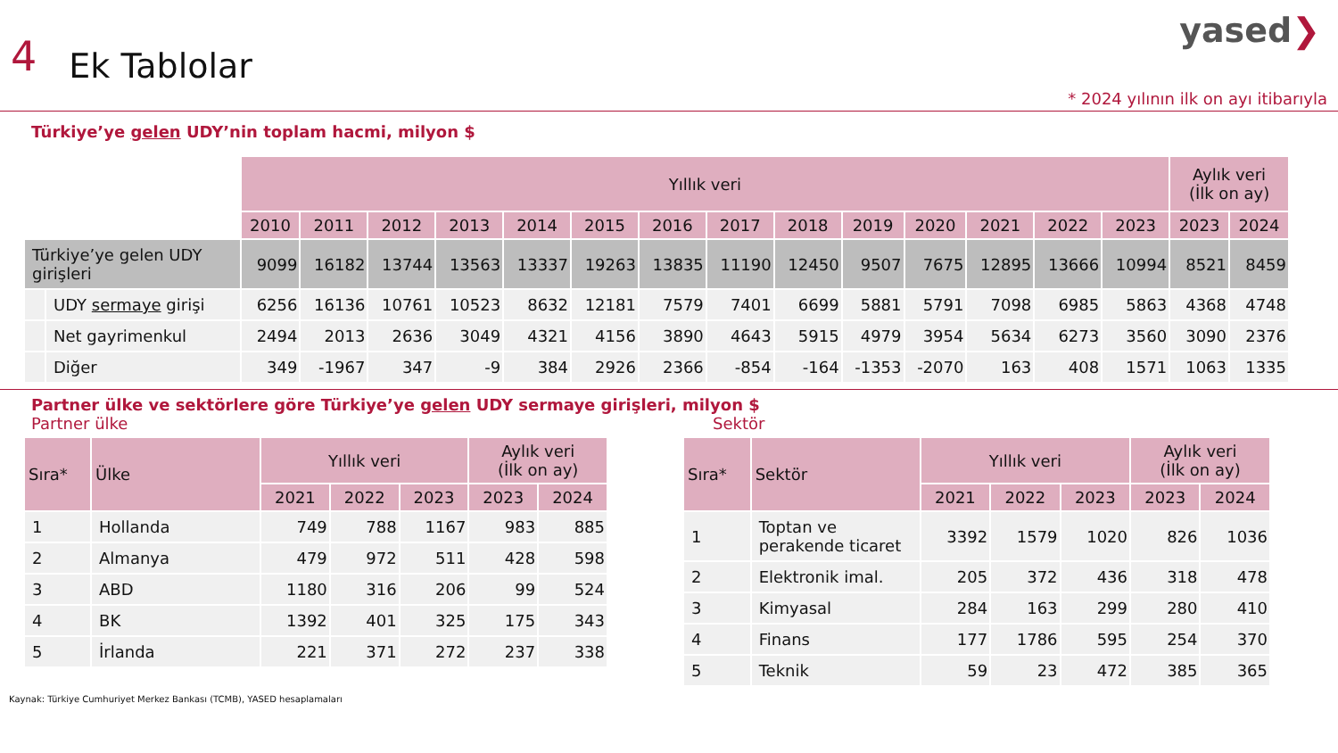4
Ek Tablolar
yased❯
* 2024 yılının ilk on ayı itibarıyla
Türkiye’ye gelen UDY’nin toplam hacmi, milyon $
| | | Yıllık veri | | | | | | | | | | | | | | Aylık veri (İlk on ay) | |
| --- | --- | --- | --- | --- | --- | --- | --- | --- | --- | --- | --- | --- | --- | --- | --- | --- | --- |
| | | 2010 | 2011 | 2012 | 2013 | 2014 | 2015 | 2016 | 2017 | 2018 | 2019 | 2020 | 2021 | 2022 | 2023 | 2023 | 2024 |
| Türkiye’ye gelen UDY girişleri | | 9099 | 16182 | 13744 | 13563 | 13337 | 19263 | 13835 | 11190 | 12450 | 9507 | 7675 | 12895 | 13666 | 10994 | 8521 | 8459 |
| | UDY sermaye girişi | 6256 | 16136 | 10761 | 10523 | 8632 | 12181 | 7579 | 7401 | 6699 | 5881 | 5791 | 7098 | 6985 | 5863 | 4368 | 4748 |
| | Net gayrimenkul | 2494 | 2013 | 2636 | 3049 | 4321 | 4156 | 3890 | 4643 | 5915 | 4979 | 3954 | 5634 | 6273 | 3560 | 3090 | 2376 |
| | Diğer | 349 | -1967 | 347 | -9 | 384 | 2926 | 2366 | -854 | -164 | -1353 | -2070 | 163 | 408 | 1571 | 1063 | 1335 |
Partner ülke ve sektörlere göre Türkiye’ye gelen UDY sermaye girişleri, milyon $
Partner ülke
| Sıra* | Ülke | Yıllık veri | | | Aylık veri (İlk on ay) | |
| --- | --- | --- | --- | --- | --- | --- |
| | | 2021 | 2022 | 2023 | 2023 | 2024 |
| 1 | Hollanda | 749 | 788 | 1167 | 983 | 885 |
| 2 | Almanya | 479 | 972 | 511 | 428 | 598 |
| 3 | ABD | 1180 | 316 | 206 | 99 | 524 |
| 4 | BK | 1392 | 401 | 325 | 175 | 343 |
| 5 | İrlanda | 221 | 371 | 272 | 237 | 338 |
Sektör
| Sıra* | Sektör | Yıllık veri | | | Aylık veri (İlk on ay) | |
| --- | --- | --- | --- | --- | --- | --- |
| | | 2021 | 2022 | 2023 | 2023 | 2024 |
| 1 | Toptan ve perakende ticaret | 3392 | 1579 | 1020 | 826 | 1036 |
| 2 | Elektronik imal. | 205 | 372 | 436 | 318 | 478 |
| 3 | Kimyasal | 284 | 163 | 299 | 280 | 410 |
| 4 | Finans | 177 | 1786 | 595 | 254 | 370 |
| 5 | Teknik | 59 | 23 | 472 | 385 | 365 |
Kaynak: Türkiye Cumhuriyet Merkez Bankası (TCMB), YASED hesaplamaları